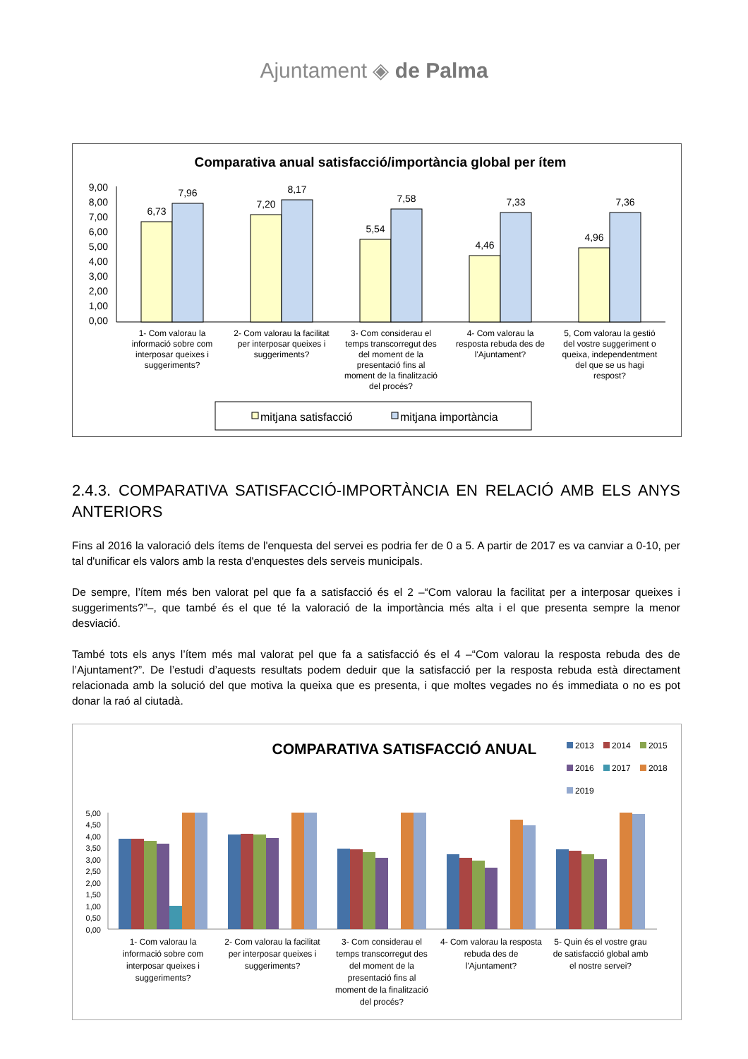Ajuntament ◈ de Palma
Comparativa anual satisfacció/importància global per ítem
9,00
8,00
7,00
6,00
5,00
4,00
3,00
2,00
1,00
0,00
6,73
7,96
7,20
8,17
5,54
7,58
4,46
7,33
4,96
7,36
1- Com valorau la
informació sobre com
interposar queixes i
suggeriments?
2- Com valorau la facilitat
per interposar queixes i
suggeriments?
3- Com considerau el
temps transcorregut des
del moment de la
presentació fins al
moment de la finalització
del procés?
4- Com valorau la
resposta rebuda des de
l'Ajuntament?
5, Com valorau la gestió
del vostre suggeriment o
queixa, independentment
del que se us hagi
respost?
mitjana satisfacció
mitjana importància
2.4.3. COMPARATIVA SATISFACCIÓ-IMPORTÀNCIA EN RELACIÓ AMB ELS ANYS ANTERIORS
Fins al 2016 la valoració dels ítems de l'enquesta del servei es podria fer de 0 a 5. A partir de 2017 es va canviar a 0-10, per tal d'unificar els valors amb la resta d'enquestes dels serveis municipals.
De sempre, l’ítem més ben valorat pel que fa a satisfacció és el 2 –“Com valorau la facilitat per a interposar queixes i suggeriments?”–, que també és el que té la valoració de la importància més alta i el que presenta sempre la menor desviació.
També tots els anys l’ítem més mal valorat pel que fa a satisfacció és el 4 –“Com valorau la resposta rebuda des de l’Ajuntament?”. De l’estudi d’aquests resultats podem deduir que la satisfacció per la resposta rebuda està directament relacionada amb la solució del que motiva la queixa que es presenta, i que moltes vegades no és immediata o no es pot donar la raó al ciutadà.
COMPARATIVA SATISFACCIÓ ANUAL
2013
2014
2015
2016
2017
2018
2019
5,00
4,50
4,00
3,50
3,00
2,50
2,00
1,50
1,00
0,50
0,00
1- Com valorau la
informació sobre com
interposar queixes i
suggeriments?
2- Com valorau la facilitat
per interposar queixes i
suggeriments?
3- Com considerau el
temps transcorregut des
del moment de la
presentació fins al
moment de la finalització
del procés?
4- Com valorau la resposta
rebuda des de
l'Ajuntament?
5- Quin és el vostre grau
de satisfacció global amb
el nostre servei?